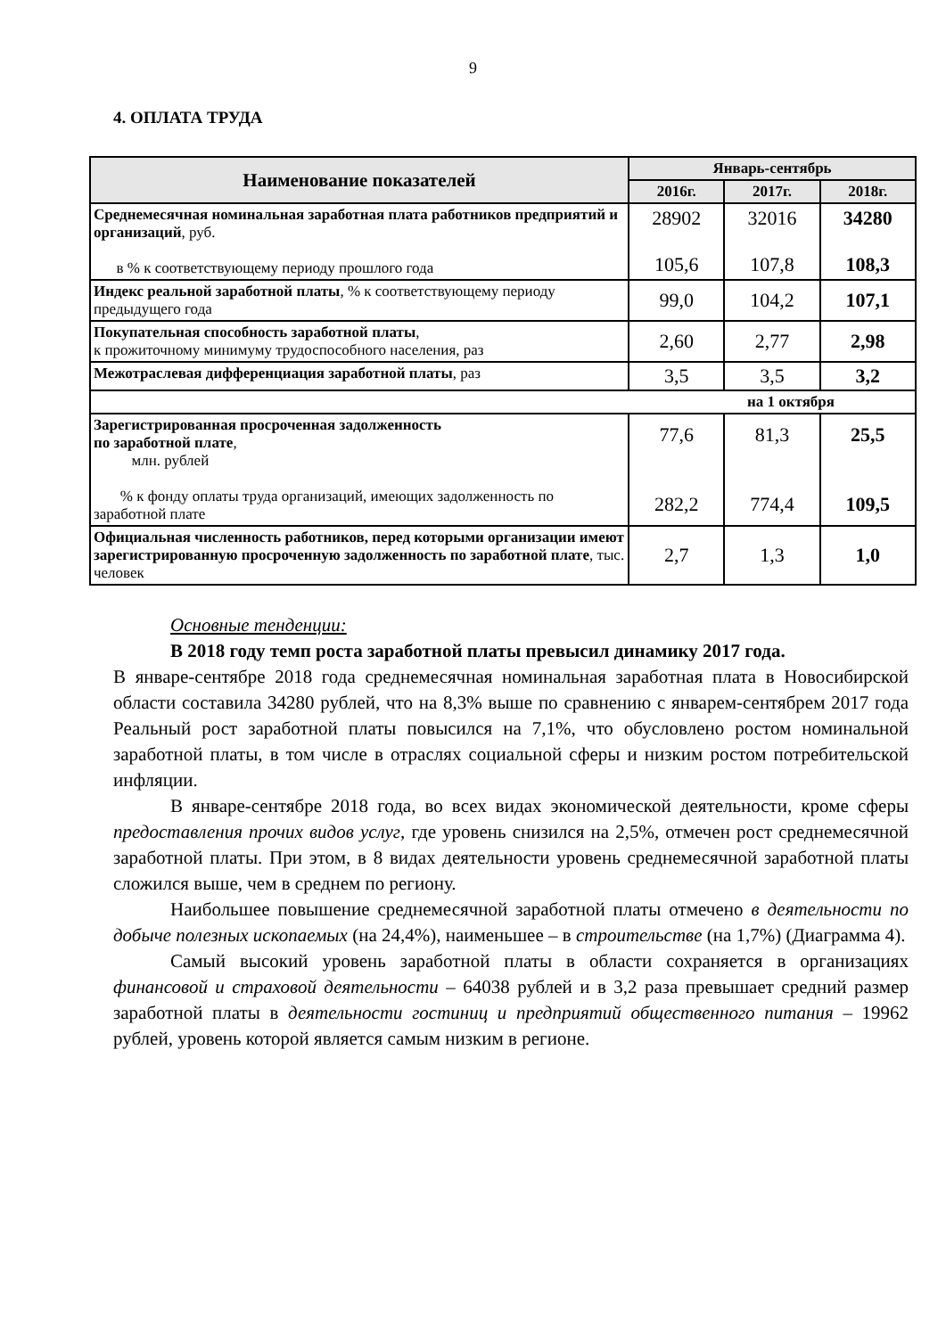9
4. ОПЛАТА ТРУДА
| Наименование показателей | Январь-сентябрь | | |
| --- | --- | --- | --- |
| | 2016г. | 2017г. | 2018г. |
| Среднемесячная номинальная заработная плата работников предприятий и организаций , руб. в % к соответствующему периоду прошлого года | 28902 105,6 | 32016 107,8 | 34280 108,3 |
| Индекс реальной заработной платы , % к соответствующему периоду предыдущего года | 99,0 | 104,2 | 107,1 |
| Покупательная способность заработной платы , к прожиточному минимуму трудоспособного населения, раз | 2,60 | 2,77 | 2,98 |
| Межотраслевая дифференциация заработной платы , раз | 3,5 | 3,5 | 3,2 |
| на 1 октября | | | |
| Зарегистрированная просроченная задолженность по заработной плате , млн. рублей % к фонду оплаты труда организаций, имеющих задолженность по заработной плате | 77,6 282,2 | 81,3 774,4 | 25,5 109,5 |
| Официальная численность работников, перед которыми организации имеют зарегистрированную просроченную задолженность по заработной плате , тыс. человек | 2,7 | 1,3 | 1,0 |
Основные тенденции:
В 2018 году темп роста заработной платы превысил динамику 2017 года.
В январе-сентябре 2018 года среднемесячная номинальная заработная плата в Новосибирской области составила 34280 рублей, что на 8,3% выше по сравнению с январем-сентябрем 2017 года Реальный рост заработной платы повысился на 7,1%, что обусловлено ростом номинальной заработной платы, в том числе в отраслях социальной сферы и низким ростом потребительской инфляции.
В январе-сентябре 2018 года, во всех видах экономической деятельности, кроме сферы предоставления прочих видов услуг, где уровень снизился на 2,5%, отмечен рост среднемесячной заработной платы. При этом, в 8 видах деятельности уровень среднемесячной заработной платы сложился выше, чем в среднем по региону.
Наибольшее повышение среднемесячной заработной платы отмечено в деятельности по добыче полезных ископаемых (на 24,4%), наименьшее – в строительстве (на 1,7%) (Диаграмма 4).
Самый высокий уровень заработной платы в области сохраняется в организациях финансовой и страховой деятельности – 64038 рублей и в 3,2 раза превышает средний размер заработной платы в деятельности гостиниц и предприятий общественного питания – 19962 рублей, уровень которой является самым низким в регионе.